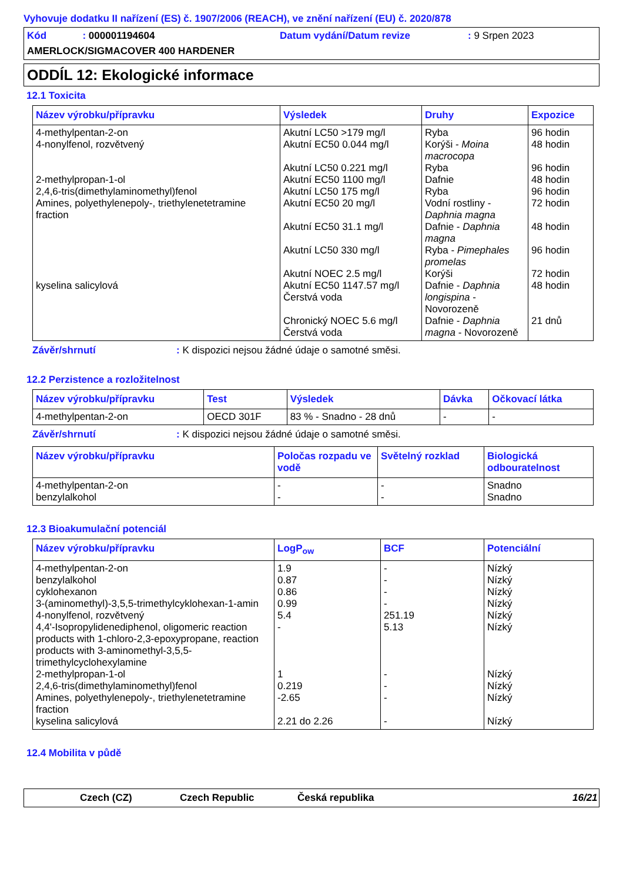Vyhovuje dodatku II nařízení (ES) č. 1907/2006 (REACH), ve znění nařízení (EU) č. 2020/878
Kód : 000001194604
Datum vydání/Datum revize
: 9 Srpen 2023
AMERLOCK/SIGMACOVER 400 HARDENER
ODDÍL 12: Ekologické informace
12.1 Toxicita
| Název výrobku/přípravku | Výsledek | Druhy | Expozice |
| --- | --- | --- | --- |
| 4-methylpentan-2-on 4-nonylfenol, rozvětvený 2-methylpropan-1-ol 2,4,6-tris(dimethylaminomethyl)fenol Amines, polyethylenepoly-, triethylenetetramine fraction kyselina salicylová | Akutní LC50 >179 mg/l Akutní EC50 0.044 mg/l Akutní LC50 0.221 mg/l Akutní EC50 1100 mg/l Akutní LC50 175 mg/l Akutní EC50 20 mg/l Akutní EC50 31.1 mg/l Akutní LC50 330 mg/l Akutní NOEC 2.5 mg/l Akutní EC50 1147.57 mg/l Čerstvá voda Chronický NOEC 5.6 mg/l Čerstvá voda | Ryba Korýši - Moina macrocopa Ryba Dafnie Ryba Vodní rostliny - Daphnia magna Dafnie - Daphnia magna Ryba - Pimephales promelas Korýši Dafnie - Daphnia longispina - Novorozeně Dafnie - Daphnia magna - Novorozeně | 96 hodin 48 hodin 96 hodin 48 hodin 96 hodin 72 hodin 48 hodin 96 hodin 72 hodin 48 hodin 21 dnů |
Závěr/shrnutí: K dispozici nejsou žádné údaje o samotné směsi.
12.2 Perzistence a rozložitelnost
| Název výrobku/přípravku | Test | Výsledek | Dávka | Očkovací látka |
| --- | --- | --- | --- | --- |
| 4-methylpentan-2-on | OECD 301F | 83 % - Snadno - 28 dnů | - | - |
Závěr/shrnutí: K dispozici nejsou žádné údaje o samotné směsi.
| Název výrobku/přípravku | Poločas rozpadu ve vodě | Světelný rozklad | Biologická odbouratelnost |
| --- | --- | --- | --- |
| 4-methylpentan-2-on benzylalkohol | - - | - - | Snadno Snadno |
12.3 Bioakumulační potenciál
| Název výrobku/přípravku | LogP<sub>ow</sub> | BCF | Potenciální |
| --- | --- | --- | --- |
| 4-methylpentan-2-on benzylalkohol cyklohexanon 3-(aminomethyl)-3,5,5-trimethylcyklohexan-1-amin 4-nonylfenol, rozvětvený 4,4'-Isopropylidenediphenol, oligomeric reaction products with 1-chloro-2,3-epoxypropane, reaction products with 3-aminomethyl-3,5,5-trimethylcyclohexylamine 2-methylpropan-1-ol 2,4,6-tris(dimethylaminomethyl)fenol Amines, polyethylenepoly-, triethylenetetramine fraction kyselina salicylová | 1.9 0.87 0.86 0.99 5.4 - 1 0.219 -2.65 2.21 do 2.26 | - - - - 251.19 5.13 - - - - | Nízký Nízký Nízký Nízký Nízký Nízký Nízký Nízký Nízký Nízký |
12.4 Mobilita v půdě
Czech (CZ) Czech Republic Česká republika 16/21